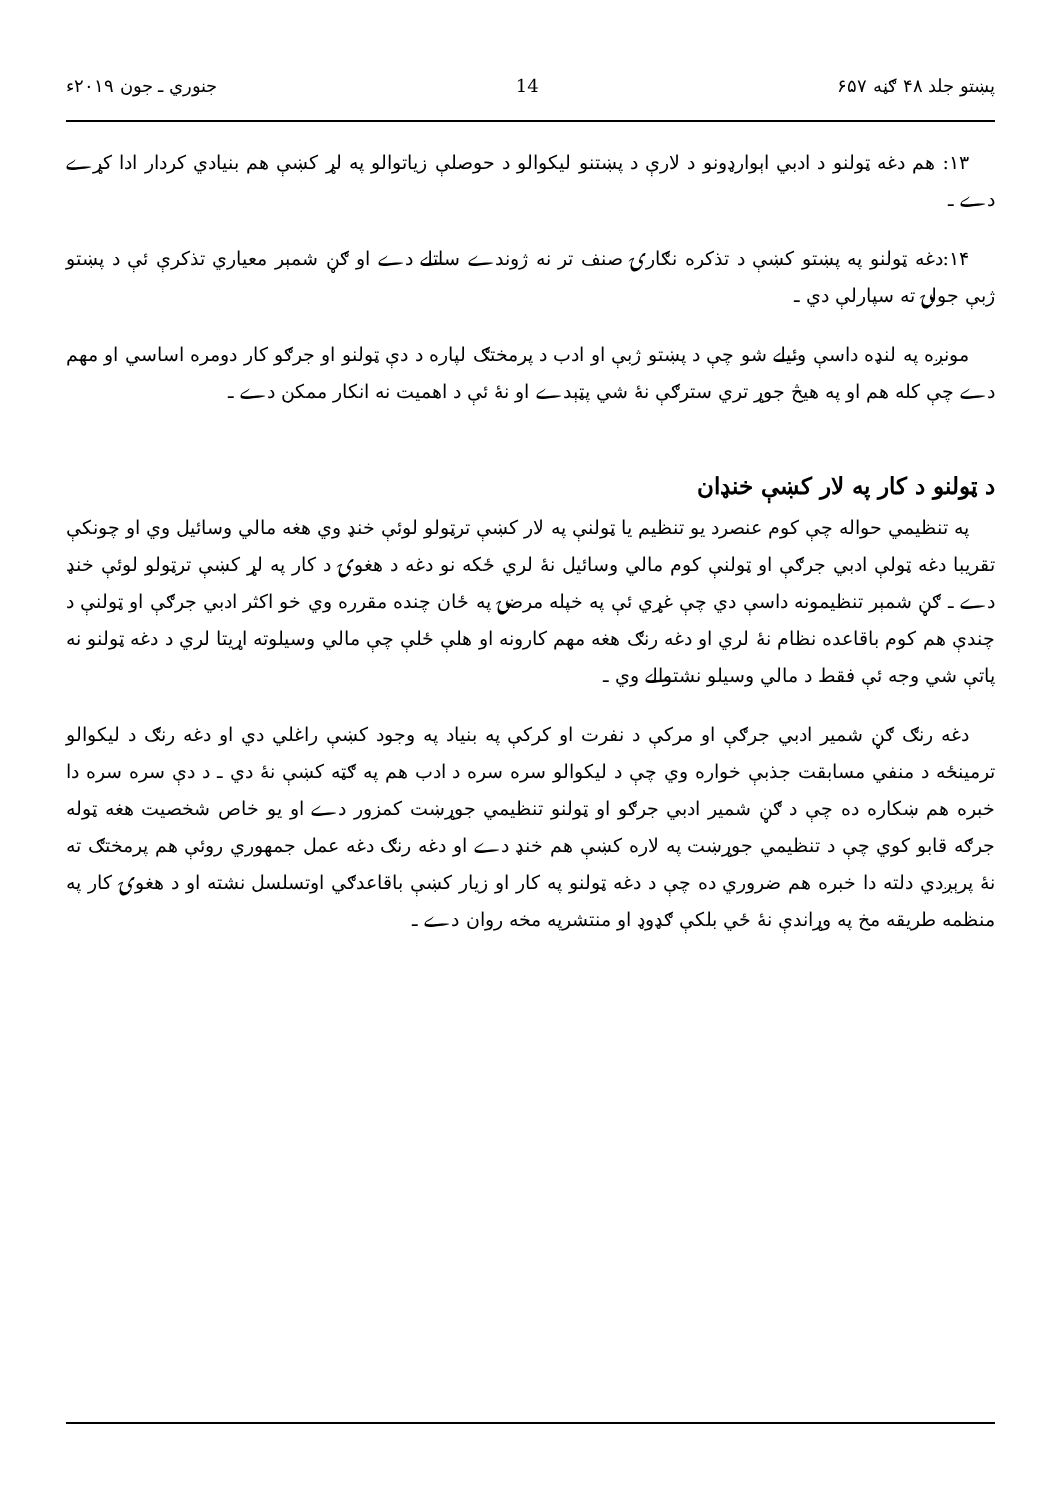پښتو جلد ۴۸ ګڼه ۶۵۷ 14 جنوري ـ جون ۲۰۱۹ء
۱۳: هم دغه ټولنو د ادبي اېوارډونو د لارې د پښتنو ليکوالو د حوصلې زياتوالو په لړ کښې هم بنيادي کردار ادا کړے دے ـ
۱۴:دغه ټولنو په پښتو کښې د تذکره نګارۍ صنف تر نه ژوندے ساتلے دے او ګڼ شمېر معياري تذکرې ئې د پښتو ژبې جولۍ ته سپارلې دي ـ
مونږه په لنډه داسې وئيلے شو چې د پښتو ژبې او ادب د پرمختګ لپاره د دې ټولنو او جرګو کار دومره اساسي او مهم دے چې کله هم او په هيڅ جوړ تري سترګې نۀ شي پټېدے او نۀ ئې د اهميت نه انکار ممکن دے ـ
د ټولنو د کار په لار کښې خنډان
په تنظيمي حواله چې کوم عنصرد يو تنظيم يا ټولنې په لار کښې ترټولو لوئې خنډ وي هغه مالي وسائيل وي او چونکې تقريبا دغه ټولې ادبي جرګې او ټولنې کوم مالي وسائيل نۀ لري ځکه نو دغه د هغوۍ د کار په لړ کښې ترټولو لوئې خنډ دے ـ ګڼ شمېر تنظيمونه داسې دي چې غړي ئې په خپله مرضۍ په ځان چنده مقرره وي خو اکثر ادبي جرګې او ټولنې د چندې هم کوم باقاعده نظام نۀ لري او دغه رنګ هغه مهم کارونه او هلې ځلې چې مالي وسيلوته اړيتا لري د دغه ټولنو نه پاتې شي وجه ئې فقط د مالي وسيلو نشتوالے وي ـ
دغه رنګ ګڼ شمير ادبي جرګې او مرکې د نفرت او کرکې په بنياد په وجود کښې راغلي دي او دغه رنګ د ليکوالو ترمينځه د منفي مسابقت جذبې خواره وي چې د ليکوالو سره سره د ادب هم په ګټه کښې نۀ دي ـ د دې سره سره دا خبره هم ښکاره ده چې د ګڼ شمير ادبي جرګو او ټولنو تنظيمي جوړښت کمزور دے او يو خاص شخصيت هغه ټوله جرګه قابو کوي چې د تنظيمي جوړښت په لاره کښې هم خنډ دے او دغه رنګ دغه عمل جمهوري روئې هم پرمختګ ته نۀ پرېږدي دلته دا خبره هم ضروري ده چې د دغه ټولنو په کار او زيار کښې باقاعدګي اوتسلسل نشته او د هغوۍ کار په منظمه طريقه مخ په وړاندې نۀ ځي بلکې ګډوډ او منتشرپه مخه روان دے ـ